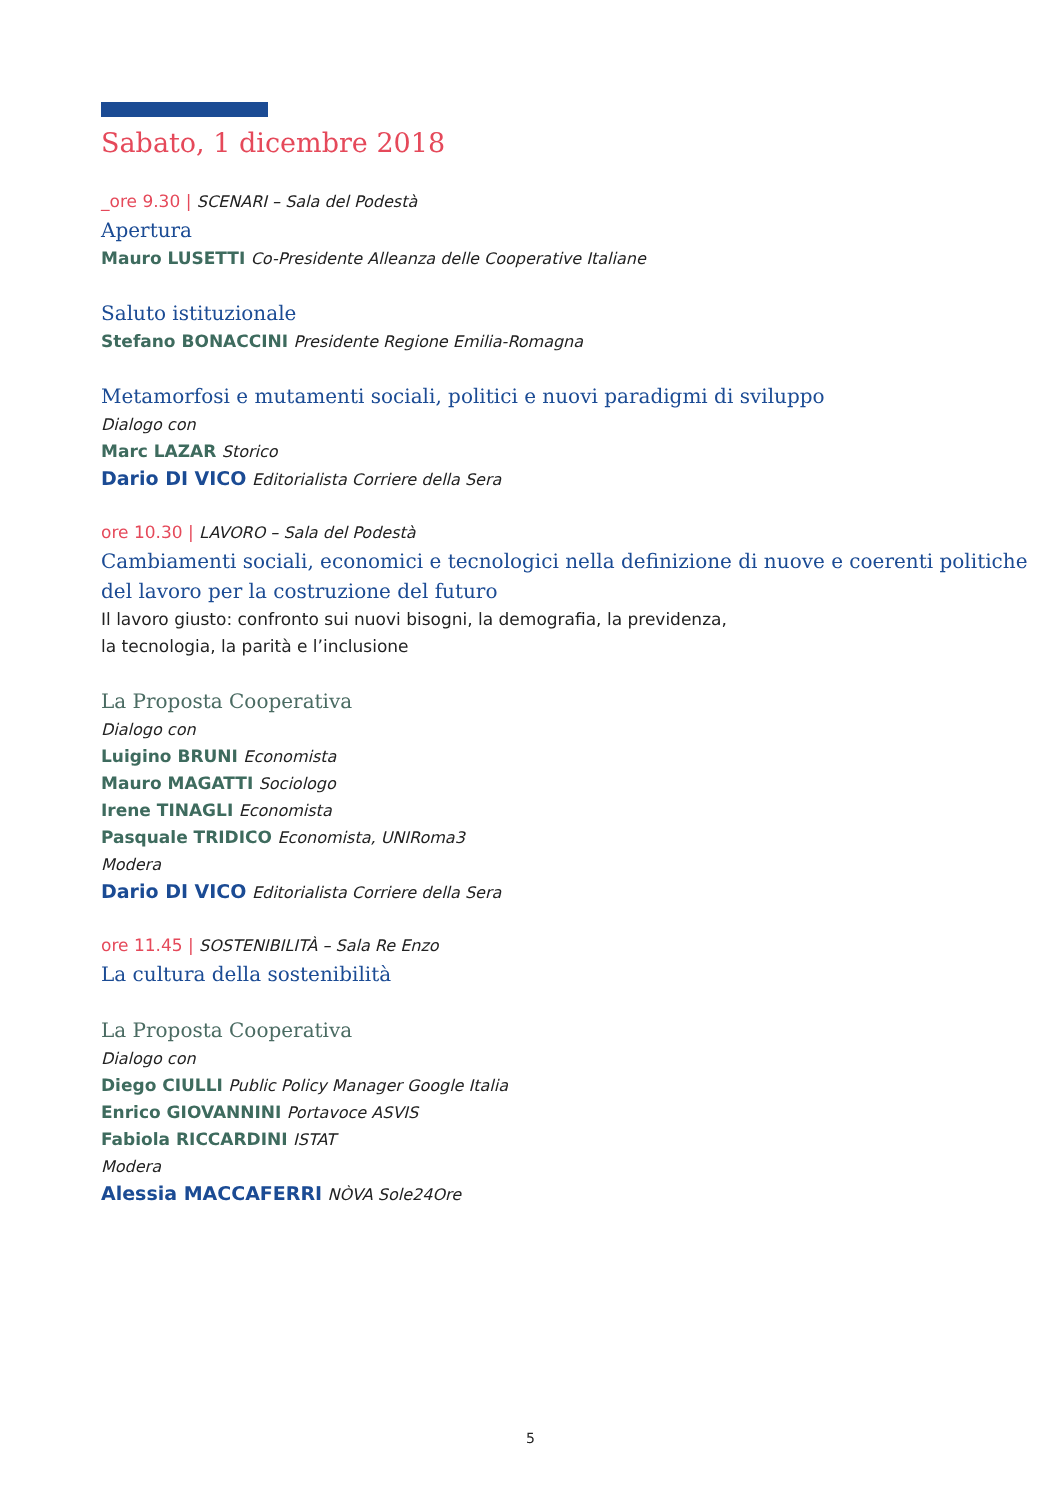Sabato, 1 dicembre 2018
_ore 9.30 | SCENARI – Sala del Podestà
Apertura
Mauro LUSETTI Co-Presidente Alleanza delle Cooperative Italiane
Saluto istituzionale
Stefano BONACCINI Presidente Regione Emilia-Romagna
Metamorfosi e mutamenti sociali, politici e nuovi paradigmi di sviluppo
Dialogo con
Marc LAZAR Storico
Dario DI VICO Editorialista Corriere della Sera
ore 10.30 | LAVORO – Sala del Podestà
Cambiamenti sociali, economici e tecnologici nella definizione di nuove e coerenti politiche del lavoro per la costruzione del futuro
Il lavoro giusto: confronto sui nuovi bisogni, la demografia, la previdenza,
la tecnologia, la parità e l’inclusione
La Proposta Cooperativa
Dialogo con
Luigino BRUNI Economista
Mauro MAGATTI Sociologo
Irene TINAGLI Economista
Pasquale TRIDICO Economista, UNIRoma3
Modera
Dario DI VICO Editorialista Corriere della Sera
ore 11.45 | SOSTENIBILITÀ – Sala Re Enzo
La cultura della sostenibilità
La Proposta Cooperativa
Dialogo con
Diego CIULLI Public Policy Manager Google Italia
Enrico GIOVANNINI Portavoce ASVIS
Fabiola RICCARDINI ISTAT
Modera
Alessia MACCAFERRI NÒVA Sole24Ore
5